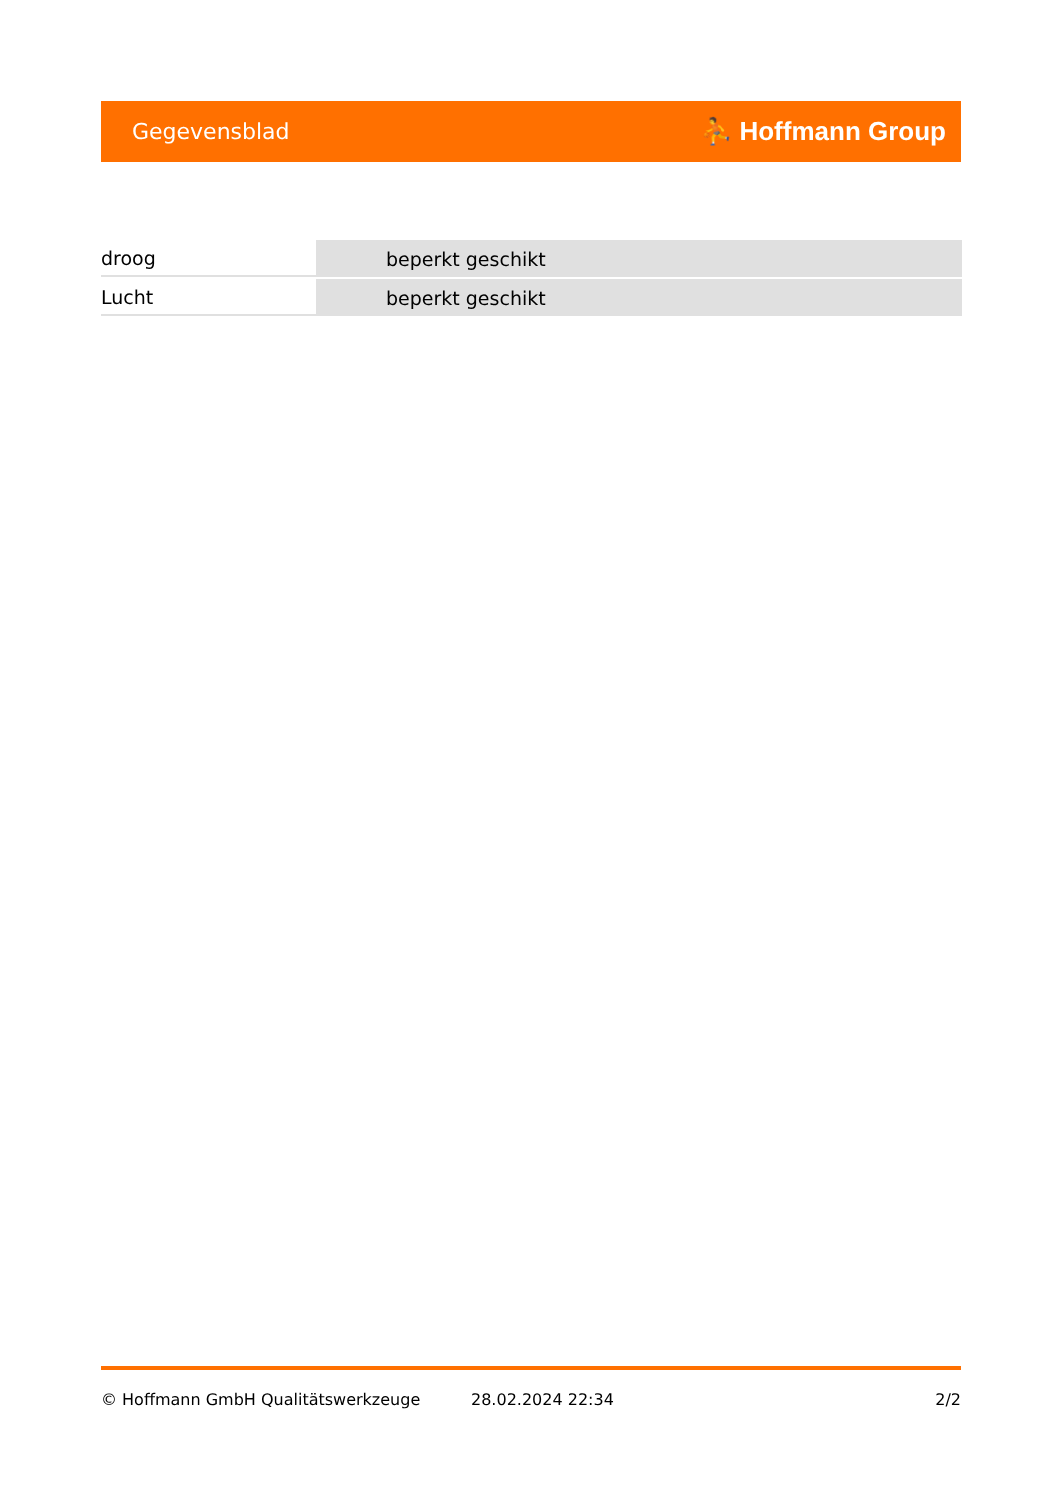Gegevensblad ⛹ Hoffmann Group
| droog | beperkt geschikt |
| Lucht | beperkt geschikt |
© Hoffmann GmbH Qualitätswerkzeuge 28.02.2024 22:34 2/2